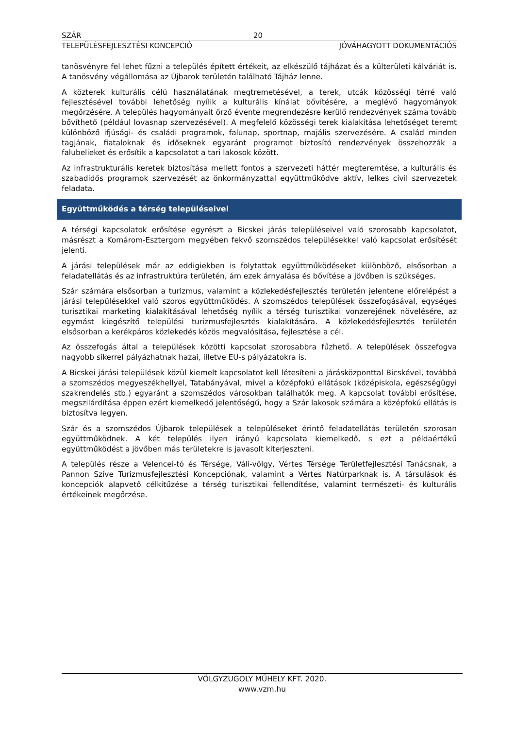SZÁR 20
TELEPÜLÉSFEJLESZTÉSI KONCEPCIÓ JÓVÁHAGYOTT DOKUMENTÁCIÓS
tanösvényre fel lehet fűzni a település épített értékeit, az elkészülő tájházat és a külterületi kálváriát is. A tanösvény végállomása az Újbarok területén található Tájház lenne.
A közterek kulturális célú használatának megtremetésével, a terek, utcák közösségi térré való fejlesztésével további lehetőség nyílik a kulturális kínálat bővítésére, a meglévő hagyományok megőrzésére. A település hagyományait őrző évente megrendezésre kerülő rendezvények száma tovább bővíthető (például lovasnap szervezésével). A megfelelő közösségi terek kialakítása lehetőséget teremt különböző ifjúsági- és családi programok, falunap, sportnap, majális szervezésére. A család minden tagjának, fiataloknak és időseknek egyaránt programot biztosító rendezvények összehozzák a falubelieket és erősítik a kapcsolatot a tari lakosok között.
Az infrastrukturális keretek biztosítása mellett fontos a szervezeti háttér megteremtése, a kulturális és szabadidős programok szervezését az önkormányzattal együttműködve aktív, lelkes civil szervezetek feladata.
Együttműködés a térség településeivel
A térségi kapcsolatok erősítése egyrészt a Bicskei járás településeivel való szorosabb kapcsolatot, másrészt a Komárom-Esztergom megyében fekvő szomszédos településekkel való kapcsolat erősítését jelenti.
A járási települések már az eddigiekben is folytattak együttműködéseket különböző, elsősorban a feladatellátás és az infrastruktúra területén, ám ezek árnyalása és bővítése a jövőben is szükséges.
Szár számára elsősorban a turizmus, valamint a közlekedésfejlesztés területén jelentene előrelépést a járási településekkel való szoros együttműködés. A szomszédos települések összefogásával, egységes turisztikai marketing kialakításával lehetőség nyílik a térség turisztikai vonzerejének növelésére, az egymást kiegészítő települési turizmusfejlesztés kialakítására. A közlekedésfejlesztés területén elsősorban a kerékpáros közlekedés közös megvalósítása, fejlesztése a cél.
Az összefogás által a települések közötti kapcsolat szorosabbra fűzhető. A települések összefogva nagyobb sikerrel pályázhatnak hazai, illetve EU-s pályázatokra is.
A Bicskei járási települések közül kiemelt kapcsolatot kell létesíteni a járásközponttal Bicskével, továbbá a szomszédos megyeszékhellyel, Tatabányával, mivel a középfokú ellátások (középiskola, egészségügyi szakrendelés stb.) egyaránt a szomszédos városokban találhatók meg. A kapcsolat további erősítése, megszilárdítása éppen ezért kiemelkedő jelentőségű, hogy a Szár lakosok számára a középfokú ellátás is biztosítva legyen.
Szár és a szomszédos Újbarok települések a településeket érintő feladatellátás területén szorosan együttműködnek. A két település ilyen irányú kapcsolata kiemelkedő, s ezt a példaértékű együttműködést a jövőben más területekre is javasolt kiterjeszteni.
A település része a Velencei-tó és Térsége, Váli-völgy, Vértes Térsége Területfejlesztési Tanácsnak, a Pannon Szíve Turizmusfejlesztési Koncepciónak, valamint a Vértes Natúrparknak is. A társulások és koncepciók alapvető célkitűzése a térség turisztikai fellendítése, valamint természeti- és kulturális értékeinek megőrzése.
VÖLGYZUGOLY MŰHELY KFT. 2020.
www.vzm.hu